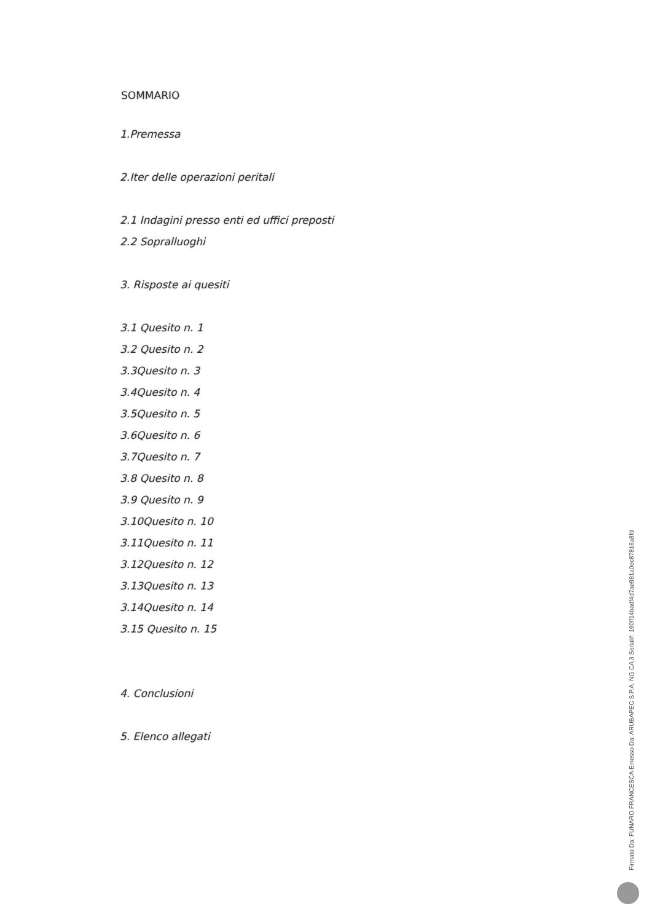SOMMARIO
1.Premessa
2.Iter delle operazioni peritali
2.1 Indagini presso enti ed uffici preposti
2.2 Sopralluoghi
3. Risposte ai quesiti
3.1 Quesito n. 1
3.2 Quesito n. 2
3.3Quesito n. 3
3.4Quesito n. 4
3.5Quesito n. 5
3.6Quesito n. 6
3.7Quesito n. 7
3.8 Quesito n. 8
3.9 Quesito n. 9
3.10Quesito n. 10
3.11Quesito n. 11
3.12Quesito n. 12
3.13Quesito n. 13
3.14Quesito n. 14
3.15 Quesito n. 15
4. Conclusioni
5. Elenco allegati
Firmato Da: FUNARO FRANCESCA Emesso Da: ARUBAPEC S.P.A. NG CA 3 Serial#: 190ff14badf4d7ae981a0ec87816a8fd